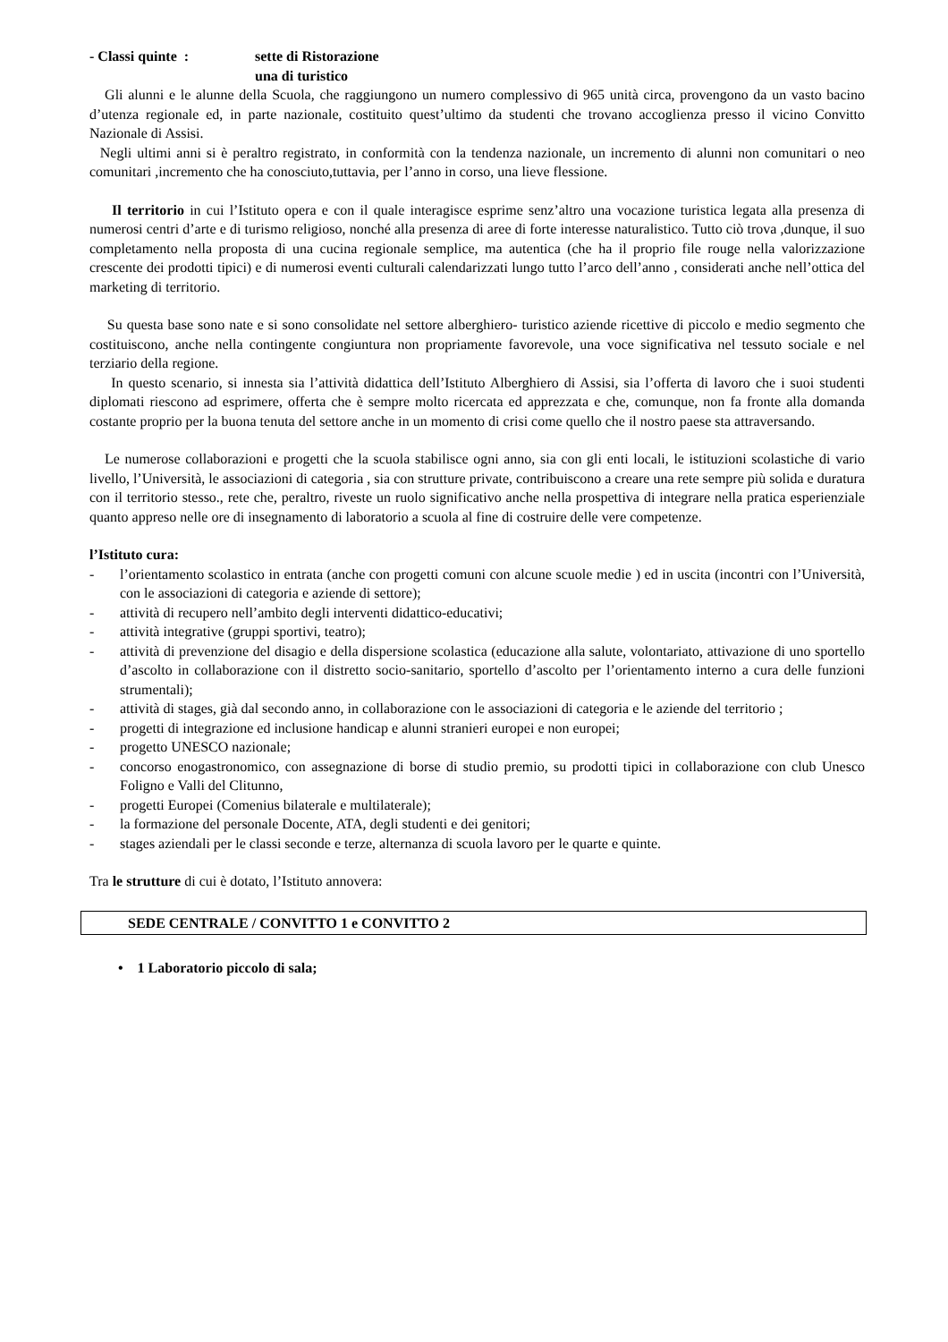- Classi quinte : sette di Ristorazione
una di turistico
Gli alunni e le alunne della Scuola, che raggiungono un numero complessivo di 965 unità circa, provengono da un vasto bacino d’utenza regionale ed, in parte nazionale, costituito quest’ultimo da studenti che trovano accoglienza presso il vicino Convitto Nazionale di Assisi.
Negli ultimi anni si è peraltro registrato, in conformità con la tendenza nazionale, un incremento di alunni non comunitari o neo comunitari ,incremento che ha conosciuto,tuttavia, per l’anno in corso, una lieve flessione.
Il territorio in cui l’Istituto opera e con il quale interagisce esprime senz’altro una vocazione turistica legata alla presenza di numerosi centri d’arte e di turismo religioso, nonché alla presenza di aree di forte interesse naturalistico. Tutto ciò trova ,dunque, il suo completamento nella proposta di una cucina regionale semplice, ma autentica (che ha il proprio file rouge nella valorizzazione crescente dei prodotti tipici) e di numerosi eventi culturali calendarizzati lungo tutto l’arco dell’anno , considerati anche nell’ottica del marketing di territorio.
Su questa base sono nate e si sono consolidate nel settore alberghiero- turistico aziende ricettive di piccolo e medio segmento che costituiscono, anche nella contingente congiuntura non propriamente favorevole, una voce significativa nel tessuto sociale e nel terziario della regione.
In questo scenario, si innesta sia l’attività didattica dell’Istituto Alberghiero di Assisi, sia l’offerta di lavoro che i suoi studenti diplomati riescono ad esprimere, offerta che è sempre molto ricercata ed apprezzata e che, comunque, non fa fronte alla domanda costante proprio per la buona tenuta del settore anche in un momento di crisi come quello che il nostro paese sta attraversando.
Le numerose collaborazioni e progetti che la scuola stabilisce ogni anno, sia con gli enti locali, le istituzioni scolastiche di vario livello, l’Università, le associazioni di categoria , sia con strutture private, contribuiscono a creare una rete sempre più solida e duratura con il territorio stesso., rete che, peraltro, riveste un ruolo significativo anche nella prospettiva di integrare nella pratica esperienziale quanto appreso nelle ore di insegnamento di laboratorio a scuola al fine di costruire delle vere competenze.
l’Istituto cura:
- l’orientamento scolastico in entrata (anche con progetti comuni con alcune scuole medie ) ed in uscita (incontri con l’Università, con le associazioni di categoria e aziende di settore);
- attività di recupero nell’ambito degli interventi didattico-educativi;
- attività integrative (gruppi sportivi, teatro);
- attività di prevenzione del disagio e della dispersione scolastica (educazione alla salute, volontariato, attivazione di uno sportello d’ascolto in collaborazione con il distretto socio-sanitario, sportello d’ascolto per l’orientamento interno a cura delle funzioni strumentali);
- attività di stages, già dal secondo anno, in collaborazione con le associazioni di categoria e le aziende del territorio ;
- progetti di integrazione ed inclusione handicap e alunni stranieri europei e non europei;
- progetto UNESCO nazionale;
- concorso enogastronomico, con assegnazione di borse di studio premio, su prodotti tipici in collaborazione con club Unesco Foligno e Valli del Clitunno,
- progetti Europei (Comenius bilaterale e multilaterale);
- la formazione del personale Docente, ATA, degli studenti e dei genitori;
- stages aziendali per le classi seconde e terze, alternanza di scuola lavoro per le quarte e quinte.
Tra le strutture di cui è dotato, l’Istituto annovera:
SEDE CENTRALE / CONVITTO 1 e CONVITTO 2
• 1 Laboratorio piccolo di sala;